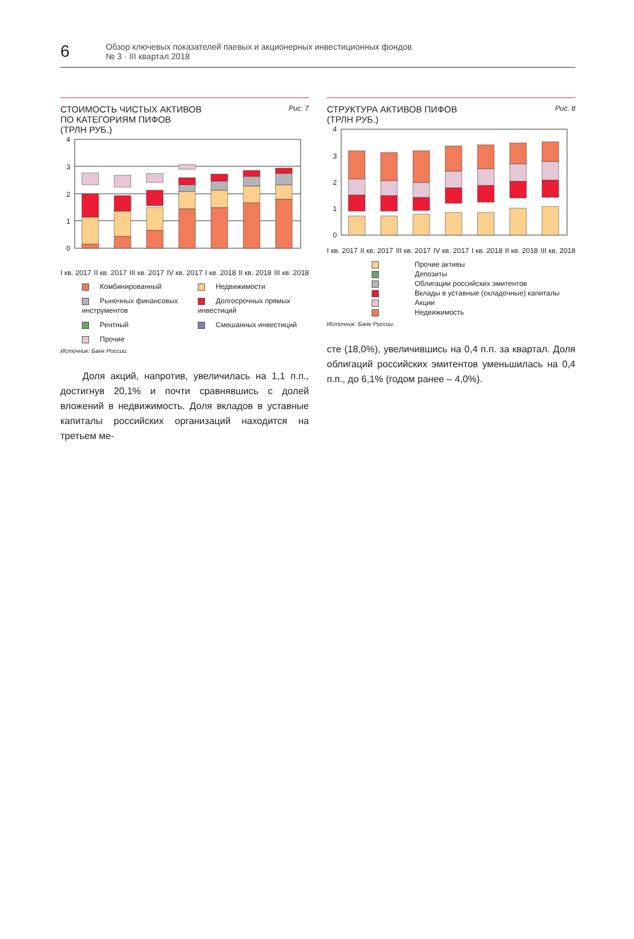6
Обзор ключевых показателей паевых и акционерных инвестиционных фондов
№ 3 · III квартал 2018
СТОИМОСТЬ ЧИСТЫХ АКТИВОВ
ПО КАТЕГОРИЯМ ПИФОВ
(ТРЛН РУБ.)
Рис. 7
4
3
2
1
0
I кв. 2017 II кв. 2017 III кв. 2017 IV кв. 2017 I кв. 2018 II кв. 2018 III кв. 2018
Комбинированный
Недвижимости
Рыночных финансовых инструментов
Долгосрочных прямых инвестиций
Рентный
Смешанных инвестиций
Прочие
Источник: Банк России.
Доля акций, напротив, увеличилась на 1,1 п.п., достигнув 20,1% и почти сравнявшись с долей вложений в недвижимость. Доля вкладов в уставные капиталы российских организаций находится на третьем ме-
СТРУКТУРА АКТИВОВ ПИФОВ
(ТРЛН РУБ.)
Рис. 8
4
3
2
1
0
I кв. 2017 II кв. 2017 III кв. 2017 IV кв. 2017 I кв. 2018 II кв. 2018 III кв. 2018
Прочие активы
Депозиты
Облигации российских эмитентов
Вклады в уставные (складочные) капиталы
Акции
Недвижимость
Источник: Банк России.
сте (18,0%), увеличившись на 0,4 п.п. за квартал. Доля облигаций российских эмитентов уменьшилась на 0,4 п.п., до 6,1% (годом ранее – 4,0%).